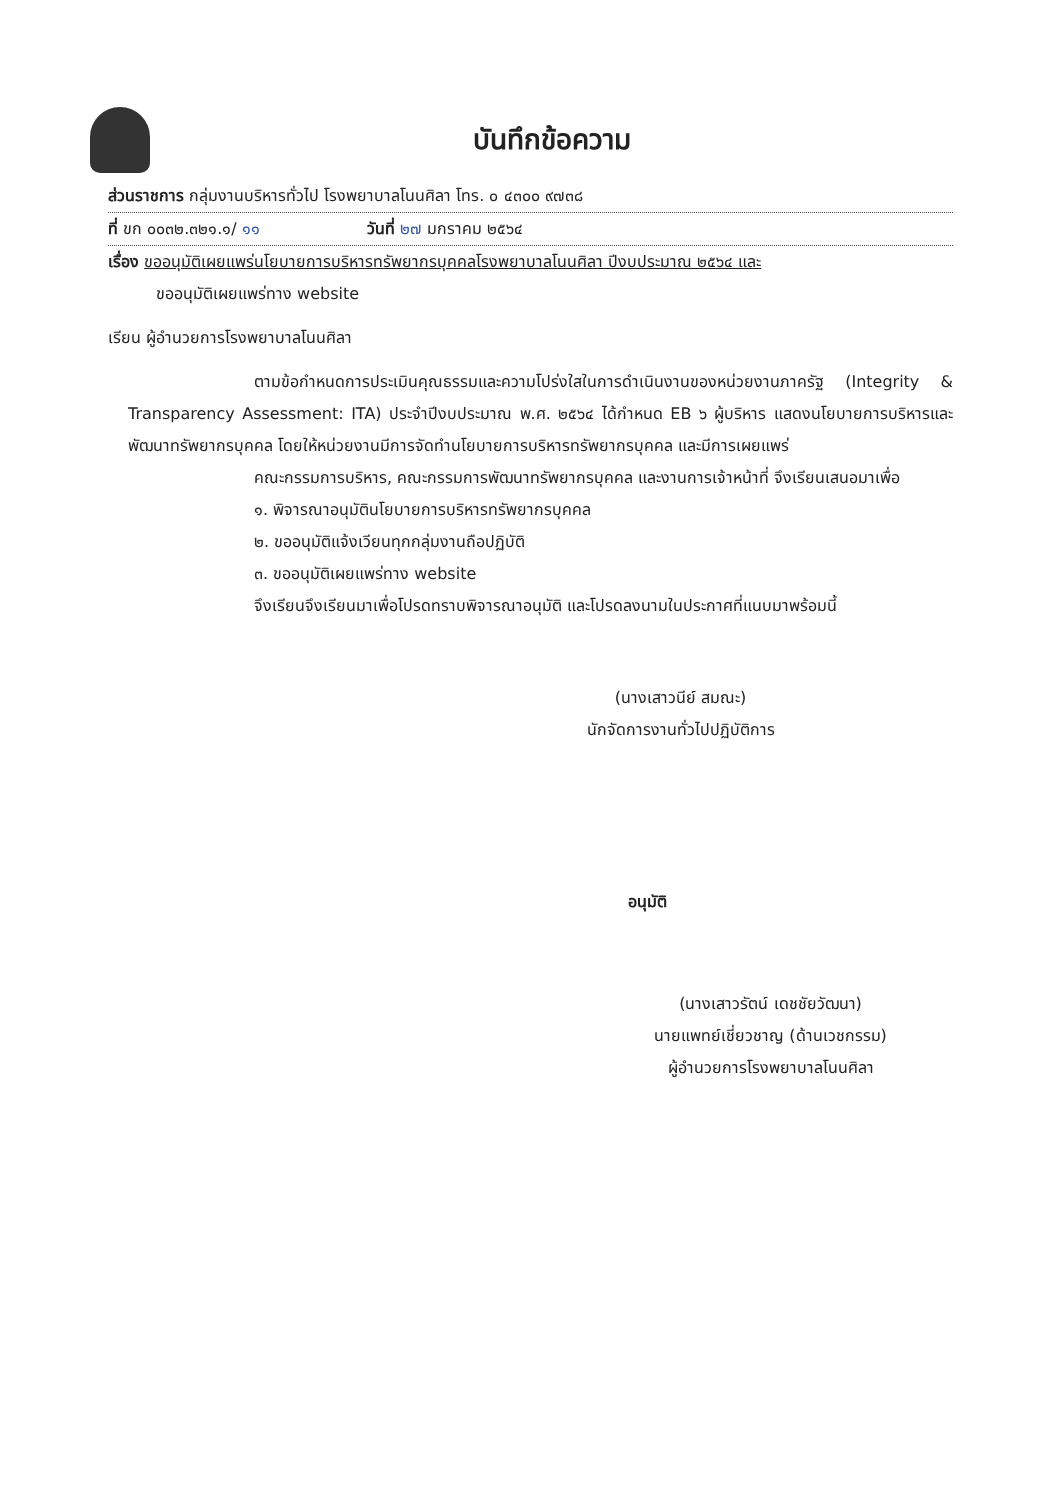บันทึกข้อความ
ส่วนราชการ กลุ่มงานบริหารทั่วไป โรงพยาบาลโนนศิลา โทร. ๐ ๔๓๐๐ ๙๗๓๘
ที่ ขก ๐๐๓๒.๓๒๑.๑/ ๑๑ วันที่ ๒๗ มกราคม ๒๕๖๔
เรื่อง ขออนุมัติเผยแพร่นโยบายการบริหารทรัพยากรบุคคลโรงพยาบาลโนนศิลา ปีงบประมาณ ๒๕๖๔ และ
ขออนุมัติเผยแพร่ทาง website
เรียน ผู้อำนวยการโรงพยาบาลโนนศิลา
ตามข้อกำหนดการประเมินคุณธรรมและความโปร่งใสในการดำเนินงานของหน่วยงานภาครัฐ (Integrity & Transparency Assessment: ITA) ประจำปีงบประมาณ พ.ศ. ๒๕๖๔ ได้กำหนด EB ๖ ผู้บริหาร แสดงนโยบายการบริหารและพัฒนาทรัพยากรบุคคล โดยให้หน่วยงานมีการจัดทำนโยบายการบริหารทรัพยากรบุคคล และมีการเผยแพร่
คณะกรรมการบริหาร, คณะกรรมการพัฒนาทรัพยากรบุคคล และงานการเจ้าหน้าที่ จึงเรียนเสนอมาเพื่อ
๑. พิจารณาอนุมัตินโยบายการบริหารทรัพยากรบุคคล
๒. ขออนุมัติแจ้งเวียนทุกกลุ่มงานถือปฏิบัติ
๓. ขออนุมัติเผยแพร่ทาง website
จึงเรียนจึงเรียนมาเพื่อโปรดทราบพิจารณาอนุมัติ และโปรดลงนามในประกาศที่แนบมาพร้อมนี้
(นางเสาวนีย์ สมณะ)
นักจัดการงานทั่วไปปฏิบัติการ
อนุมัติ
(นางเสาวรัตน์ เดชชัยวัฒนา)
นายแพทย์เชี่ยวชาญ (ด้านเวชกรรม)
ผู้อำนวยการโรงพยาบาลโนนศิลา